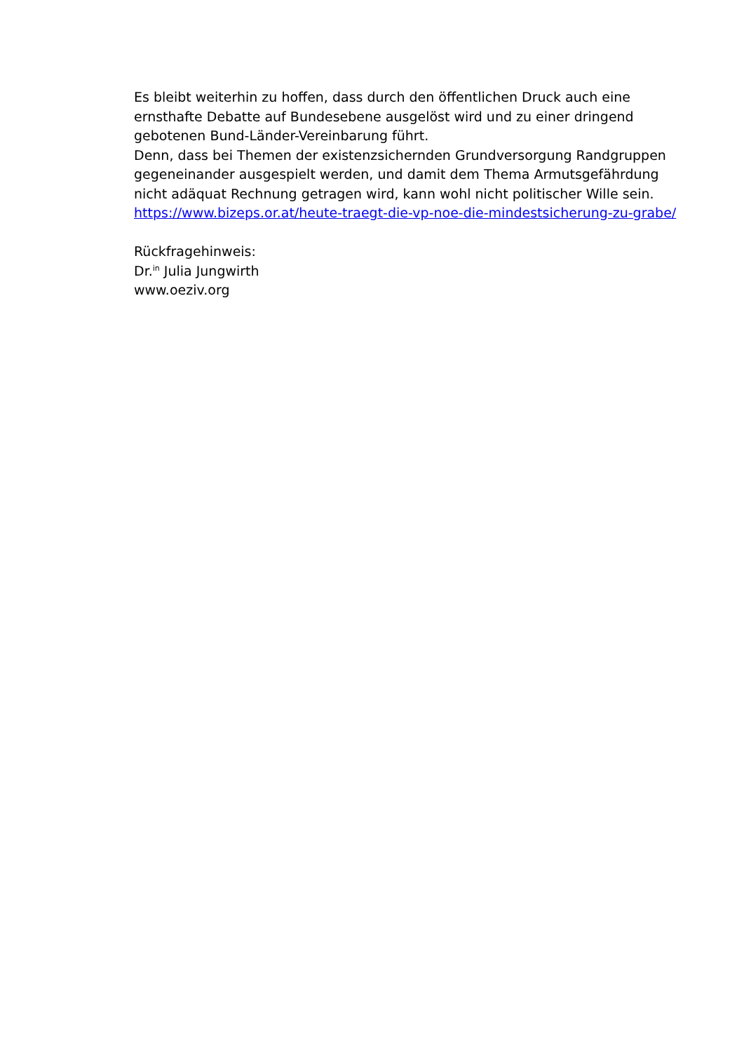Es bleibt weiterhin zu hoffen, dass durch den öffentlichen Druck auch eine ernsthafte Debatte auf Bundesebene ausgelöst wird und zu einer dringend gebotenen Bund-Länder-Vereinbarung führt.
Denn, dass bei Themen der existenzsichernden Grundversorgung Randgruppen gegeneinander ausgespielt werden, und damit dem Thema Armutsgefährdung nicht adäquat Rechnung getragen wird, kann wohl nicht politischer Wille sein.
https://www.bizeps.or.at/heute-traegt-die-vp-noe-die-mindestsicherung-zu-grabe/
Rückfragehinweis:
Dr.<sup>in</sup> Julia Jungwirth
www.oeziv.org